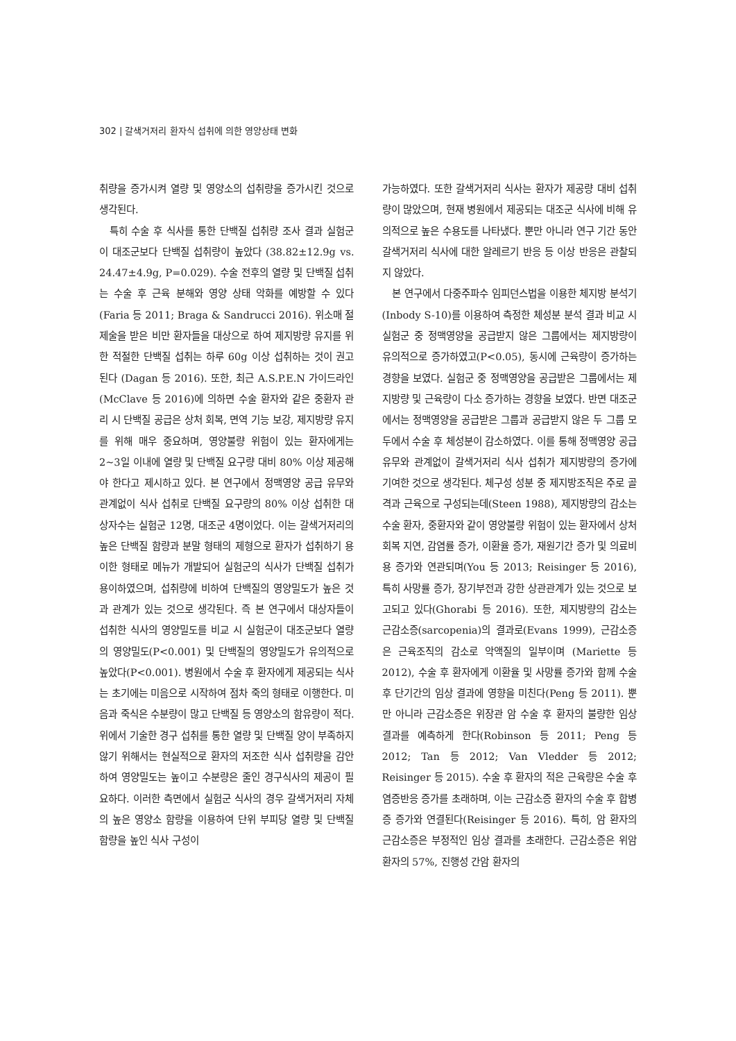302 | 갈색거저리 환자식 섭취에 의한 영양상태 변화
취량을 증가시켜 열량 및 영양소의 섭취량을 증가시킨 것으로 생각된다.
특히 수술 후 식사를 통한 단백질 섭취량 조사 결과 실험군이 대조군보다 단백질 섭취량이 높았다 (38.82±12.9g vs. 24.47±4.9g, P=0.029). 수술 전후의 열량 및 단백질 섭취는 수술 후 근육 분해와 영양 상태 악화를 예방할 수 있다(Faria 등 2011; Braga & Sandrucci 2016). 위소매 절제술을 받은 비만 환자들을 대상으로 하여 제지방량 유지를 위한 적절한 단백질 섭취는 하루 60g 이상 섭취하는 것이 권고된다 (Dagan 등 2016). 또한, 최근 A.S.P.E.N 가이드라인 (McClave 등 2016)에 의하면 수술 환자와 같은 중환자 관리 시 단백질 공급은 상처 회복, 면역 기능 보강, 제지방량 유지를 위해 매우 중요하며, 영양불량 위험이 있는 환자에게는 2~3일 이내에 열량 및 단백질 요구량 대비 80% 이상 제공해야 한다고 제시하고 있다. 본 연구에서 정맥영양 공급 유무와 관계없이 식사 섭취로 단백질 요구량의 80% 이상 섭취한 대상자수는 실험군 12명, 대조군 4명이었다. 이는 갈색거저리의 높은 단백질 함량과 분말 형태의 제형으로 환자가 섭취하기 용이한 형태로 메뉴가 개발되어 실험군의 식사가 단백질 섭취가 용이하였으며, 섭취량에 비하여 단백질의 영양밀도가 높은 것과 관계가 있는 것으로 생각된다. 즉 본 연구에서 대상자들이 섭취한 식사의 영양밀도를 비교 시 실험군이 대조군보다 열량의 영양밀도(P<0.001) 및 단백질의 영양밀도가 유의적으로 높았다(P<0.001). 병원에서 수술 후 환자에게 제공되는 식사는 초기에는 미음으로 시작하여 점차 죽의 형태로 이행한다. 미음과 죽식은 수분량이 많고 단백질 등 영양소의 함유량이 적다. 위에서 기술한 경구 섭취를 통한 열량 및 단백질 양이 부족하지 않기 위해서는 현실적으로 환자의 저조한 식사 섭취량을 감안하여 영양밀도는 높이고 수분량은 줄인 경구식사의 제공이 필요하다. 이러한 측면에서 실험군 식사의 경우 갈색거저리 자체의 높은 영양소 함량을 이용하여 단위 부피당 열량 및 단백질 함량을 높인 식사 구성이
가능하였다. 또한 갈색거저리 식사는 환자가 제공량 대비 섭취량이 많았으며, 현재 병원에서 제공되는 대조군 식사에 비해 유의적으로 높은 수용도를 나타냈다. 뿐만 아니라 연구 기간 동안 갈색거저리 식사에 대한 알레르기 반응 등 이상 반응은 관찰되지 않았다.
본 연구에서 다중주파수 임피던스법을 이용한 체지방 분석기(Inbody S-10)를 이용하여 측정한 체성분 분석 결과 비교 시 실험군 중 정맥영양을 공급받지 않은 그룹에서는 제지방량이 유의적으로 증가하였고(P<0.05), 동시에 근육량이 증가하는 경향을 보였다. 실험군 중 정맥영양을 공급받은 그룹에서는 제지방량 및 근육량이 다소 증가하는 경향을 보였다. 반면 대조군에서는 정맥영양을 공급받은 그룹과 공급받지 않은 두 그룹 모두에서 수술 후 체성분이 감소하였다. 이를 통해 정맥영양 공급 유무와 관계없이 갈색거저리 식사 섭취가 제지방량의 증가에 기여한 것으로 생각된다. 체구성 성분 중 제지방조직은 주로 골격과 근육으로 구성되는데(Steen 1988), 제지방량의 감소는 수술 환자, 중환자와 같이 영양불량 위험이 있는 환자에서 상처 회복 지연, 감염률 증가, 이환율 증가, 재원기간 증가 및 의료비용 증가와 연관되며(You 등 2013; Reisinger 등 2016), 특히 사망률 증가, 장기부전과 강한 상관관계가 있는 것으로 보고되고 있다(Ghorabi 등 2016). 또한, 제지방량의 감소는 근감소증(sarcopenia)의 결과로(Evans 1999), 근감소증은 근육조직의 감소로 악액질의 일부이며 (Mariette 등 2012), 수술 후 환자에게 이환율 및 사망률 증가와 함께 수술 후 단기간의 임상 결과에 영향을 미친다(Peng 등 2011). 뿐만 아니라 근감소증은 위장관 암 수술 후 환자의 불량한 임상 결과를 예측하게 한다(Robinson 등 2011; Peng 등 2012; Tan 등 2012; Van Vledder 등 2012; Reisinger 등 2015). 수술 후 환자의 적은 근육량은 수술 후 염증반응 증가를 초래하며, 이는 근감소증 환자의 수술 후 합병증 증가와 연결된다(Reisinger 등 2016). 특히, 암 환자의 근감소증은 부정적인 임상 결과를 초래한다. 근감소증은 위암 환자의 57%, 진행성 간암 환자의